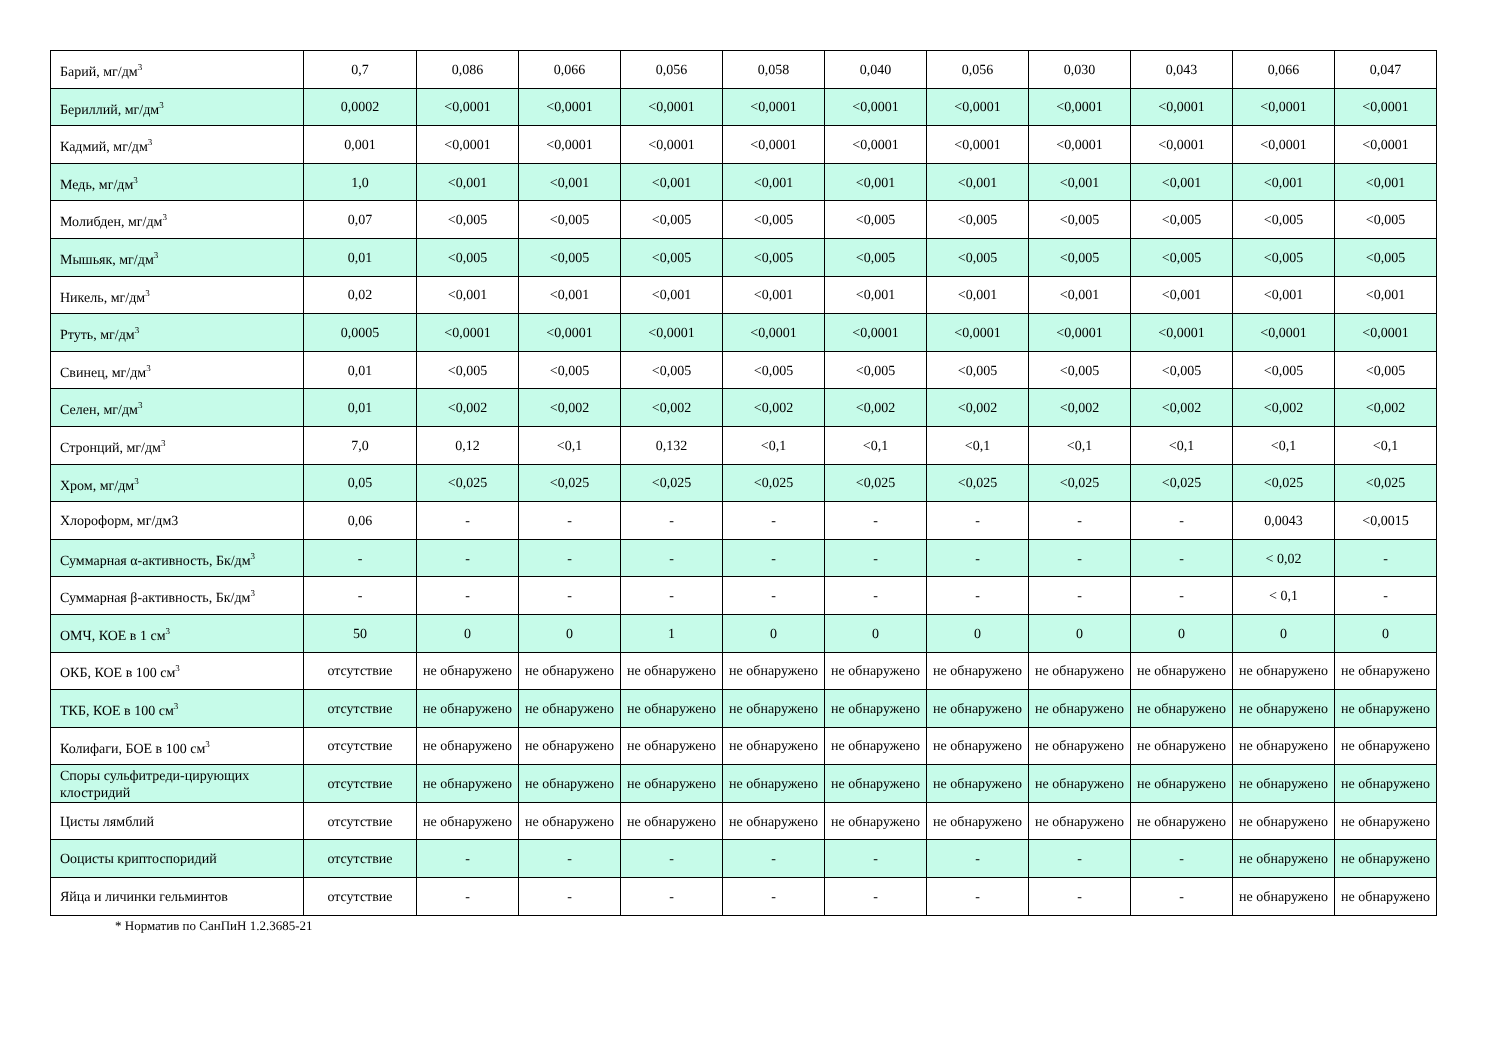| Барий, мг/дм<sup>3</sup> | 0,7 | 0,086 | 0,066 | 0,056 | 0,058 | 0,040 | 0,056 | 0,030 | 0,043 | 0,066 | 0,047 |
| Бериллий, мг/дм<sup>3</sup> | 0,0002 | <0,0001 | <0,0001 | <0,0001 | <0,0001 | <0,0001 | <0,0001 | <0,0001 | <0,0001 | <0,0001 | <0,0001 |
| Кадмий, мг/дм<sup>3</sup> | 0,001 | <0,0001 | <0,0001 | <0,0001 | <0,0001 | <0,0001 | <0,0001 | <0,0001 | <0,0001 | <0,0001 | <0,0001 |
| Медь, мг/дм<sup>3</sup> | 1,0 | <0,001 | <0,001 | <0,001 | <0,001 | <0,001 | <0,001 | <0,001 | <0,001 | <0,001 | <0,001 |
| Молибден, мг/дм<sup>3</sup> | 0,07 | <0,005 | <0,005 | <0,005 | <0,005 | <0,005 | <0,005 | <0,005 | <0,005 | <0,005 | <0,005 |
| Мышьяк, мг/дм<sup>3</sup> | 0,01 | <0,005 | <0,005 | <0,005 | <0,005 | <0,005 | <0,005 | <0,005 | <0,005 | <0,005 | <0,005 |
| Никель, мг/дм<sup>3</sup> | 0,02 | <0,001 | <0,001 | <0,001 | <0,001 | <0,001 | <0,001 | <0,001 | <0,001 | <0,001 | <0,001 |
| Ртуть, мг/дм<sup>3</sup> | 0,0005 | <0,0001 | <0,0001 | <0,0001 | <0,0001 | <0,0001 | <0,0001 | <0,0001 | <0,0001 | <0,0001 | <0,0001 |
| Свинец, мг/дм<sup>3</sup> | 0,01 | <0,005 | <0,005 | <0,005 | <0,005 | <0,005 | <0,005 | <0,005 | <0,005 | <0,005 | <0,005 |
| Селен, мг/дм<sup>3</sup> | 0,01 | <0,002 | <0,002 | <0,002 | <0,002 | <0,002 | <0,002 | <0,002 | <0,002 | <0,002 | <0,002 |
| Стронций, мг/дм<sup>3</sup> | 7,0 | 0,12 | <0,1 | 0,132 | <0,1 | <0,1 | <0,1 | <0,1 | <0,1 | <0,1 | <0,1 |
| Хром, мг/дм<sup>3</sup> | 0,05 | <0,025 | <0,025 | <0,025 | <0,025 | <0,025 | <0,025 | <0,025 | <0,025 | <0,025 | <0,025 |
| Хлороформ, мг/дм3 | 0,06 | - | - | - | - | - | - | - | - | 0,0043 | <0,0015 |
| Суммарная α-активность, Бк/дм<sup>3</sup> | - | - | - | - | - | - | - | - | - | < 0,02 | - |
| Суммарная β-активность, Бк/дм<sup>3</sup> | - | - | - | - | - | - | - | - | - | < 0,1 | - |
| ОМЧ, КОЕ в 1 см<sup>3</sup> | 50 | 0 | 0 | 1 | 0 | 0 | 0 | 0 | 0 | 0 | 0 |
| ОКБ, КОЕ в 100 см<sup>3</sup> | отсутствие | не обнаружено | не обнаружено | не обнаружено | не обнаружено | не обнаружено | не обнаружено | не обнаружено | не обнаружено | не обнаружено | не обнаружено |
| ТКБ, КОЕ в 100 см<sup>3</sup> | отсутствие | не обнаружено | не обнаружено | не обнаружено | не обнаружено | не обнаружено | не обнаружено | не обнаружено | не обнаружено | не обнаружено | не обнаружено |
| Колифаги, БОЕ в 100 см<sup>3</sup> | отсутствие | не обнаружено | не обнаружено | не обнаружено | не обнаружено | не обнаружено | не обнаружено | не обнаружено | не обнаружено | не обнаружено | не обнаружено |
| Споры сульфитреди-цирующих клостридий | отсутствие | не обнаружено | не обнаружено | не обнаружено | не обнаружено | не обнаружено | не обнаружено | не обнаружено | не обнаружено | не обнаружено | не обнаружено |
| Цисты лямблий | отсутствие | не обнаружено | не обнаружено | не обнаружено | не обнаружено | не обнаружено | не обнаружено | не обнаружено | не обнаружено | не обнаружено | не обнаружено |
| Ооцисты криптоспоридий | отсутствие | - | - | - | - | - | - | - | - | не обнаружено | не обнаружено |
| Яйца и личинки гельминтов | отсутствие | - | - | - | - | - | - | - | - | не обнаружено | не обнаружено |
* Норматив по СанПиН 1.2.3685-21